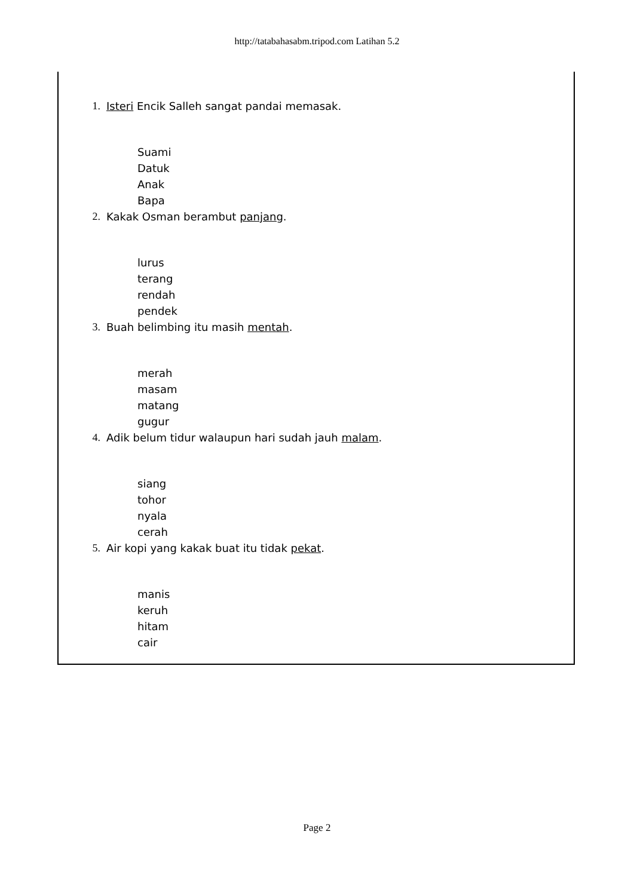http://tatabahasabm.tripod.com Latihan 5.2
1. Isteri Encik Salleh sangat pandai memasak.
Suami
Datuk
Anak
Bapa
2. Kakak Osman berambut panjang.
lurus
terang
rendah
pendek
3. Buah belimbing itu masih mentah.
merah
masam
matang
gugur
4. Adik belum tidur walaupun hari sudah jauh malam.
siang
tohor
nyala
cerah
5. Air kopi yang kakak buat itu tidak pekat.
manis
keruh
hitam
cair
Page 2